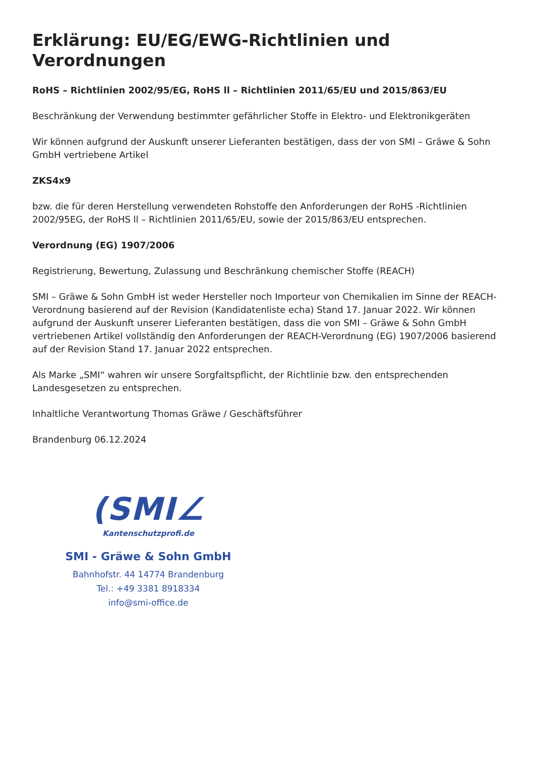Erklärung: EU/EG/EWG-Richtlinien und Verordnungen
RoHS – Richtlinien 2002/95/EG, RoHS ll – Richtlinien 2011/65/EU und 2015/863/EU
Beschränkung der Verwendung bestimmter gefährlicher Stoffe in Elektro- und Elektronikgeräten
Wir können aufgrund der Auskunft unserer Lieferanten bestätigen, dass der von SMI – Gräwe & Sohn GmbH vertriebene Artikel
ZKS4x9
bzw. die für deren Herstellung verwendeten Rohstoffe den Anforderungen der RoHS -Richtlinien 2002/95EG, der RoHS ll – Richtlinien 2011/65/EU, sowie der 2015/863/EU entsprechen.
Verordnung (EG) 1907/2006
Registrierung, Bewertung, Zulassung und Beschränkung chemischer Stoffe (REACH)
SMI – Gräwe & Sohn GmbH ist weder Hersteller noch Importeur von Chemikalien im Sinne der REACH-Verordnung basierend auf der Revision (Kandidatenliste echa) Stand 17. Januar 2022. Wir können aufgrund der Auskunft unserer Lieferanten bestätigen, dass die von SMI – Gräwe & Sohn GmbH vertriebenen Artikel vollständig den Anforderungen der REACH-Verordnung (EG) 1907/2006 basierend auf der Revision Stand 17. Januar 2022 entsprechen.
Als Marke „SMI“ wahren wir unsere Sorgfaltspflicht, der Richtlinie bzw. den entsprechenden Landesgesetzen zu entsprechen.
Inhaltliche Verantwortung Thomas Gräwe / Geschäftsführer
Brandenburg 06.12.2024
(SMI∠
Kantenschutzprofi.de
SMI - Gräwe & Sohn GmbH
Bahnhofstr. 44 14774 Brandenburg
Tel.: +49 3381 8918334
info@smi-office.de